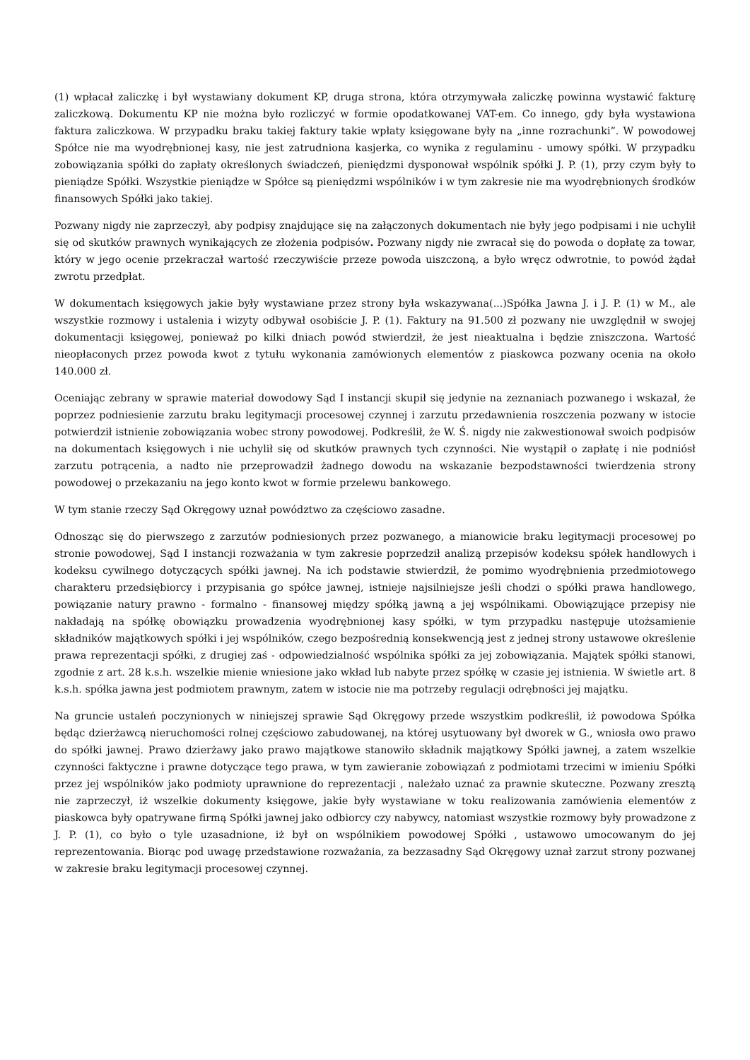(1) wpłacał zaliczkę i był wystawiany dokument KP, druga strona, która otrzymywała zaliczkę powinna wystawić fakturę zaliczkową. Dokumentu KP nie można było rozliczyć w formie opodatkowanej VAT-em. Co innego, gdy była wystawiona faktura zaliczkowa. W przypadku braku takiej faktury takie wpłaty księgowane były na „inne rozrachunki”. W powodowej Spółce nie ma wyodrębnionej kasy, nie jest zatrudniona kasjerka, co wynika z regulaminu - umowy spółki. W przypadku zobowiązania spółki do zapłaty określonych świadczeń, pieniędzmi dysponował wspólnik spółki J. P. (1), przy czym były to pieniądze Spółki. Wszystkie pieniądze w Spółce są pieniędzmi wspólników i w tym zakresie nie ma wyodrębnionych środków finansowych Spółki jako takiej.
Pozwany nigdy nie zaprzeczył, aby podpisy znajdujące się na załączonych dokumentach nie były jego podpisami i nie uchylił się od skutków prawnych wynikających ze złożenia podpisów. Pozwany nigdy nie zwracał się do powoda o dopłatę za towar, który w jego ocenie przekraczał wartość rzeczywiście przeze powoda uiszczoną, a było wręcz odwrotnie, to powód żądał zwrotu przedpłat.
W dokumentach księgowych jakie były wystawiane przez strony była wskazywana(...)Spółka Jawna J. i J. P. (1) w M., ale wszystkie rozmowy i ustalenia i wizyty odbywał osobiście J. P. (1). Faktury na 91.500 zł pozwany nie uwzględnił w swojej dokumentacji księgowej, ponieważ po kilki dniach powód stwierdził, że jest nieaktualna i będzie zniszczona. Wartość nieopłaconych przez powoda kwot z tytułu wykonania zamówionych elementów z piaskowca pozwany ocenia na około 140.000 zł.
Oceniając zebrany w sprawie materiał dowodowy Sąd I instancji skupił się jedynie na zeznaniach pozwanego i wskazał, że poprzez podniesienie zarzutu braku legitymacji procesowej czynnej i zarzutu przedawnienia roszczenia pozwany w istocie potwierdził istnienie zobowiązania wobec strony powodowej. Podkreślił, że W. Ś. nigdy nie zakwestionował swoich podpisów na dokumentach księgowych i nie uchylił się od skutków prawnych tych czynności. Nie wystąpił o zapłatę i nie podniósł zarzutu potrącenia, a nadto nie przeprowadził żadnego dowodu na wskazanie bezpodstawności twierdzenia strony powodowej o przekazaniu na jego konto kwot w formie przelewu bankowego.
W tym stanie rzeczy Sąd Okręgowy uznał powództwo za częściowo zasadne.
Odnosząc się do pierwszego z zarzutów podniesionych przez pozwanego, a mianowicie braku legitymacji procesowej po stronie powodowej, Sąd I instancji rozważania w tym zakresie poprzedził analizą przepisów kodeksu spółek handlowych i kodeksu cywilnego dotyczących spółki jawnej. Na ich podstawie stwierdził, że pomimo wyodrębnienia przedmiotowego charakteru przedsiębiorcy i przypisania go spółce jawnej, istnieje najsilniejsze jeśli chodzi o spółki prawa handlowego, powiązanie natury prawno - formalno - finansowej między spółką jawną a jej wspólnikami. Obowiązujące przepisy nie nakładają na spółkę obowiązku prowadzenia wyodrębnionej kasy spółki, w tym przypadku następuje utożsamienie składników majątkowych spółki i jej wspólników, czego bezpośrednią konsekwencją jest z jednej strony ustawowe określenie prawa reprezentacji spółki, z drugiej zaś - odpowiedzialność wspólnika spółki za jej zobowiązania. Majątek spółki stanowi, zgodnie z art. 28 k.s.h. wszelkie mienie wniesione jako wkład lub nabyte przez spółkę w czasie jej istnienia. W świetle art. 8 k.s.h. spółka jawna jest podmiotem prawnym, zatem w istocie nie ma potrzeby regulacji odrębności jej majątku.
Na gruncie ustaleń poczynionych w niniejszej sprawie Sąd Okręgowy przede wszystkim podkreślił, iż powodowa Spółka będąc dzierżawcą nieruchomości rolnej częściowo zabudowanej, na której usytuowany był dworek w G., wniosła owo prawo do spółki jawnej. Prawo dzierżawy jako prawo majątkowe stanowiło składnik majątkowy Spółki jawnej, a zatem wszelkie czynności faktyczne i prawne dotyczące tego prawa, w tym zawieranie zobowiązań z podmiotami trzecimi w imieniu Spółki przez jej wspólników jako podmioty uprawnione do reprezentacji , należało uznać za prawnie skuteczne. Pozwany zresztą nie zaprzeczył, iż wszelkie dokumenty księgowe, jakie były wystawiane w toku realizowania zamówienia elementów z piaskowca były opatrywane firmą Spółki jawnej jako odbiorcy czy nabywcy, natomiast wszystkie rozmowy były prowadzone z J. P. (1), co było o tyle uzasadnione, iż był on wspólnikiem powodowej Spółki , ustawowo umocowanym do jej reprezentowania. Biorąc pod uwagę przedstawione rozważania, za bezzasadny Sąd Okręgowy uznał zarzut strony pozwanej w zakresie braku legitymacji procesowej czynnej.